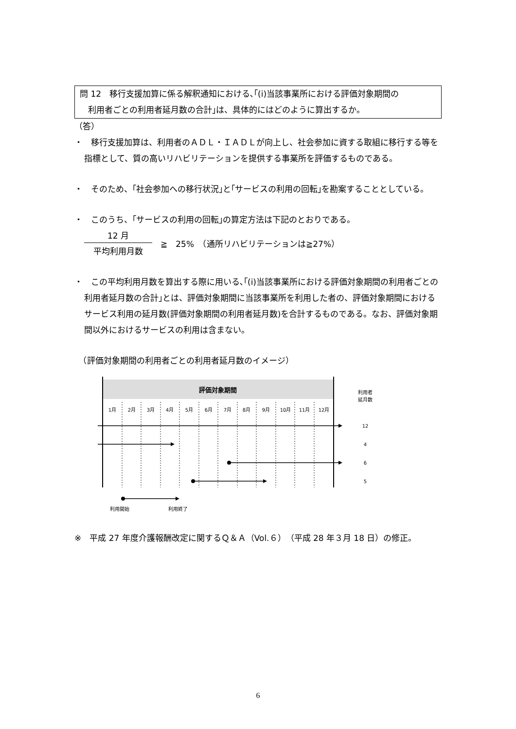問 12　移行支援加算に係る解釈通知における､｢(ⅰ)当該事業所における評価対象期間の
　利用者ごとの利用者延月数の合計｣は、具体的にはどのように算出するか。
（答）
・　移行支援加算は、利用者のＡＤＬ・ＩＡＤＬが向上し、社会参加に資する取組に移行する等を指標として、質の高いリハビリテーションを提供する事業所を評価するものである。
・　そのため、｢社会参加への移行状況｣と｢サービスの利用の回転｣を勘案することとしている。
・　このうち、｢サービスの利用の回転｣の算定方法は下記のとおりである。
12 月
平均利用月数
　≧　25%　（通所リハビリテーションは≧27%）
・　この平均利用月数を算出する際に用いる､｢(ⅰ)当該事業所における評価対象期間の利用者ごとの利用者延月数の合計｣とは、評価対象期間に当該事業所を利用した者の、評価対象期間におけるサービス利用の延月数(評価対象期間の利用者延月数)を合計するものである。なお、評価対象期間以外におけるサービスの利用は含まない。
　（評価対象期間の利用者ごとの利用者延月数のイメージ）
評価対象期間
1月
2月
3月
4月
5月
6月
7月
8月
9月
10月
11月
12月
利用者
延月数
12
4
6
5
利用開始
利用終了
※　平成 27 年度介護報酬改定に関するＱ＆Ａ（Vol.６）（平成 28 年３月 18 日）の修正。
6